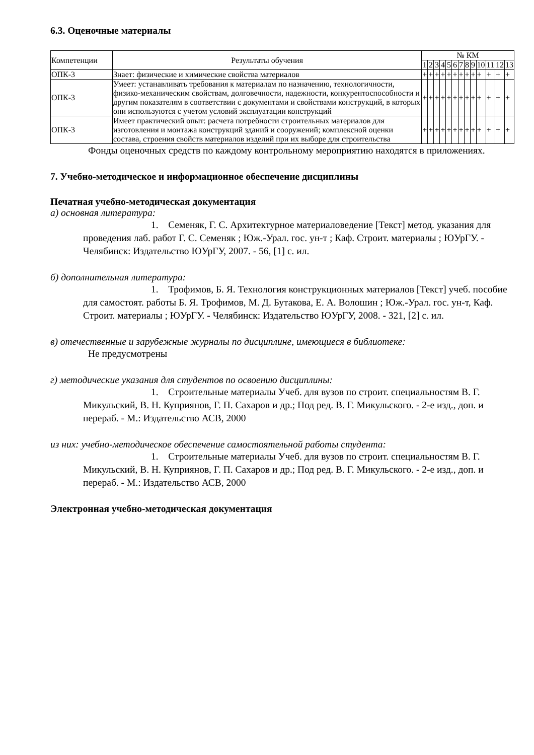6.3. Оценочные материалы
| Компетенции | Результаты обучения | № КМ | | | | | | | | | | | | |
| --- | --- | --- | --- | --- | --- | --- | --- | --- | --- | --- | --- | --- | --- | --- |
| | | 1 | 2 | 3 | 4 | 5 | 6 | 7 | 8 | 9 | 10 | 11 | 12 | 13 |
| ОПК-3 | Знает: физические и химические свойства материалов | + | + | + | + | + | + | + | + | + | + | + | + | + |
| ОПК-3 | Умеет: устанавливать требования к материалам по назначению, технологичности, физико-механическим свойствам, долговечности, надежности, конкурентоспособности и другим показателям в соответствии с документами и свойствами конструкций, в которых они используются с учетом условий эксплуатации конструкций | + | + | + | + | + | + | + | + | + | + | + | + | + |
| ОПК-3 | Имеет практический опыт: расчета потребности строительных материалов для изготовления и монтажа конструкций зданий и сооружений; комплексной оценки состава, строения свойств материалов изделий при их выборе для строительства | + | + | + | + | + | + | + | + | + | + | + | + | + |
Фонды оценочных средств по каждому контрольному мероприятию находятся в приложениях.
7. Учебно-методическое и информационное обеспечение дисциплины
Печатная учебно-методическая документация
а) основная литература:
1. Семеняк, Г. С. Архитектурное материаловедение [Текст] метод. указания для проведения лаб. работ Г. С. Семеняк ; Юж.-Урал. гос. ун-т ; Каф. Строит. материалы ; ЮУрГУ. - Челябинск: Издательство ЮУрГУ, 2007. - 56, [1] с. ил.
б) дополнительная литература:
1. Трофимов, Б. Я. Технология конструкционных материалов [Текст] учеб. пособие для самостоят. работы Б. Я. Трофимов, М. Д. Бутакова, Е. А. Волошин ; Юж.-Урал. гос. ун-т, Каф. Строит. материалы ; ЮУрГУ. - Челябинск: Издательство ЮУрГУ, 2008. - 321, [2] с. ил.
в) отечественные и зарубежные журналы по дисциплине, имеющиеся в библиотеке:
Не предусмотрены
г) методические указания для студентов по освоению дисциплины:
1. Строительные материалы Учеб. для вузов по строит. специальностям В. Г. Микульский, В. Н. Куприянов, Г. П. Сахаров и др.; Под ред. В. Г. Микульского. - 2-е изд., доп. и перераб. - М.: Издательство АСВ, 2000
из них: учебно-методическое обеспечение самостоятельной работы студента:
1. Строительные материалы Учеб. для вузов по строит. специальностям В. Г. Микульский, В. Н. Куприянов, Г. П. Сахаров и др.; Под ред. В. Г. Микульского. - 2-е изд., доп. и перераб. - М.: Издательство АСВ, 2000
Электронная учебно-методическая документация